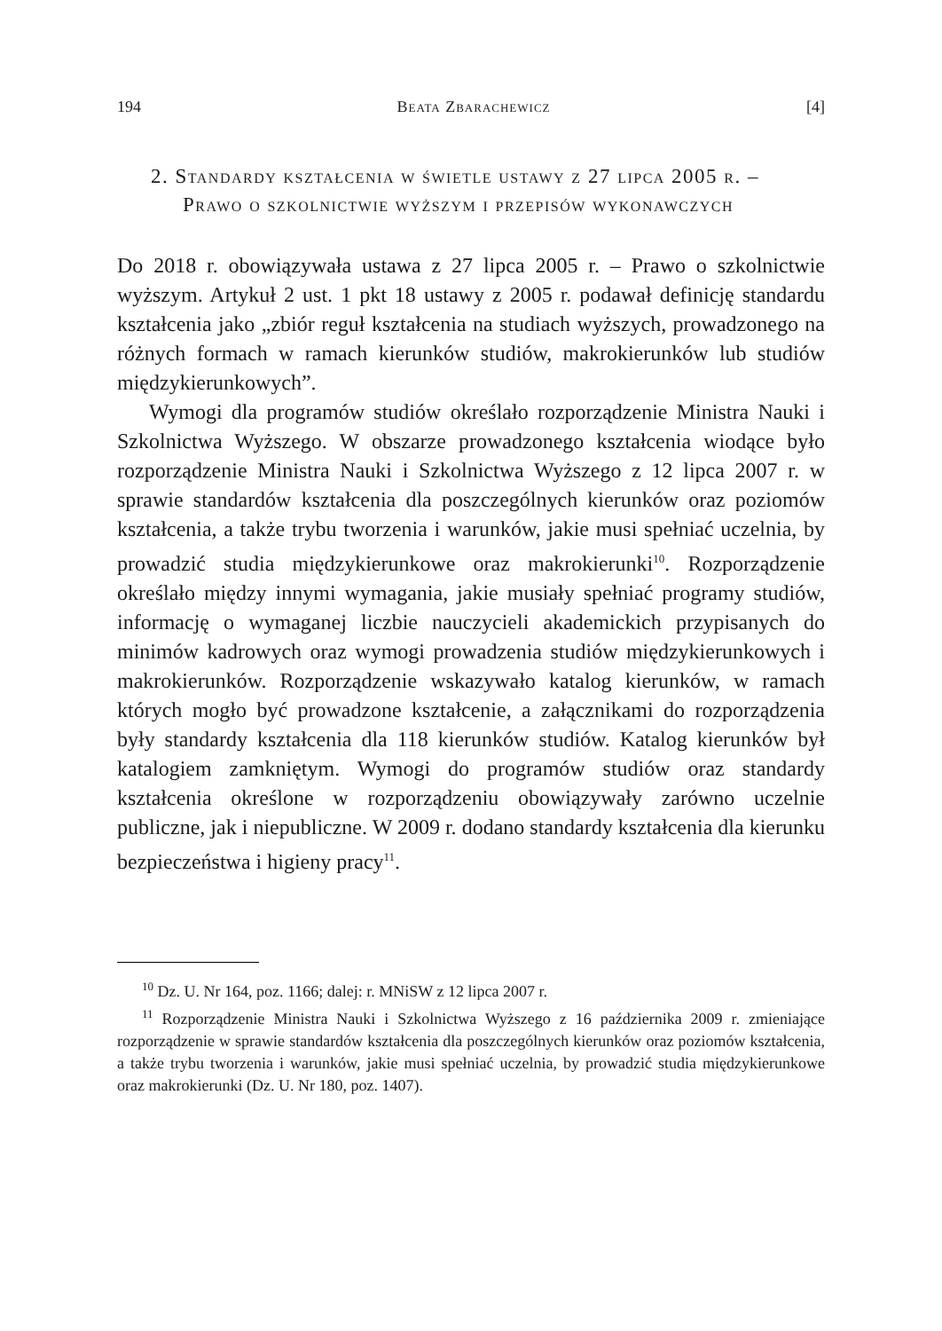194 Beata Zbarachewicz [4]
2. Standardy kształcenia w świetle ustawy z 27 lipca 2005 r. – Prawo o szkolnictwie wyższym i przepisów wykonawczych
Do 2018 r. obowiązywała ustawa z 27 lipca 2005 r. – Prawo o szkolnictwie wyższym. Artykuł 2 ust. 1 pkt 18 ustawy z 2005 r. podawał definicję standardu kształcenia jako „zbiór reguł kształcenia na studiach wyższych, prowadzonego na różnych formach w ramach kierunków studiów, makrokierunków lub studiów międzykierunkowych”.
Wymogi dla programów studiów określało rozporządzenie Ministra Nauki i Szkolnictwa Wyższego. W obszarze prowadzonego kształcenia wiodące było rozporządzenie Ministra Nauki i Szkolnictwa Wyższego z 12 lipca 2007 r. w sprawie standardów kształcenia dla poszczególnych kierunków oraz poziomów kształcenia, a także trybu tworzenia i warunków, jakie musi spełniać uczelnia, by prowadzić studia międzykierunkowe oraz makrokierunki<sup>10</sup>. Rozporządzenie określało między innymi wymagania, jakie musiały spełniać programy studiów, informację o wymaganej liczbie nauczycieli akademickich przypisanych do minimów kadrowych oraz wymogi prowadzenia studiów międzykierunkowych i makrokierunków. Rozporządzenie wskazywało katalog kierunków, w ramach których mogło być prowadzone kształcenie, a załącznikami do rozporządzenia były standardy kształcenia dla 118 kierunków studiów. Katalog kierunków był katalogiem zamkniętym. Wymogi do programów studiów oraz standardy kształcenia określone w rozporządzeniu obowiązywały zarówno uczelnie publiczne, jak i niepubliczne. W 2009 r. dodano standardy kształcenia dla kierunku bezpieczeństwa i higieny pracy<sup>11</sup>.
<sup>10</sup> Dz. U. Nr 164, poz. 1166; dalej: r. MNiSW z 12 lipca 2007 r.
<sup>11</sup> Rozporządzenie Ministra Nauki i Szkolnictwa Wyższego z 16 października 2009 r. zmieniające rozporządzenie w sprawie standardów kształcenia dla poszczególnych kierunków oraz poziomów kształcenia, a także trybu tworzenia i warunków, jakie musi spełniać uczelnia, by prowadzić studia międzykierunkowe oraz makrokierunki (Dz. U. Nr 180, poz. 1407).